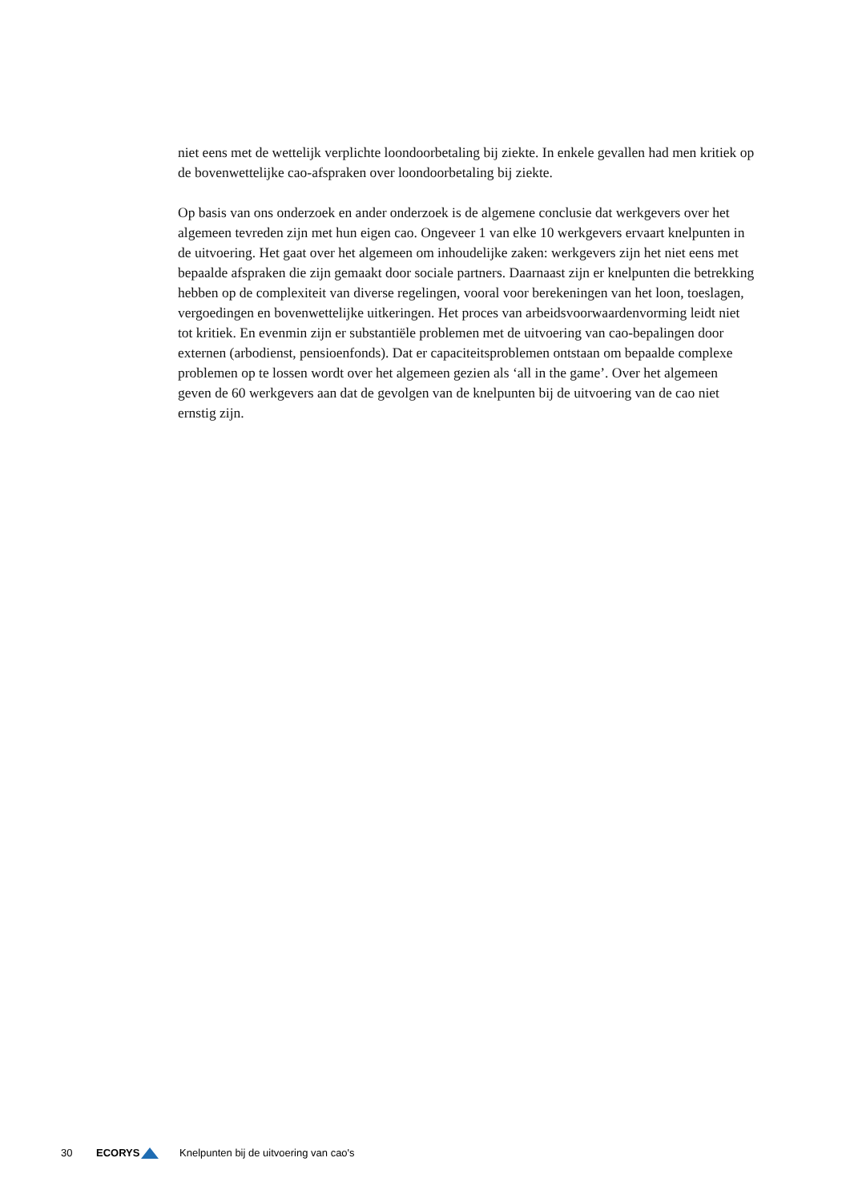niet eens met de wettelijk verplichte loondoorbetaling bij ziekte. In enkele gevallen had men kritiek op de bovenwettelijke cao-afspraken over loondoorbetaling bij ziekte.
Op basis van ons onderzoek en ander onderzoek is de algemene conclusie dat werkgevers over het algemeen tevreden zijn met hun eigen cao. Ongeveer 1 van elke 10 werkgevers ervaart knelpunten in de uitvoering. Het gaat over het algemeen om inhoudelijke zaken: werkgevers zijn het niet eens met bepaalde afspraken die zijn gemaakt door sociale partners. Daarnaast zijn er knelpunten die betrekking hebben op de complexiteit van diverse regelingen, vooral voor berekeningen van het loon, toeslagen, vergoedingen en bovenwettelijke uitkeringen. Het proces van arbeidsvoorwaardenvorming leidt niet tot kritiek. En evenmin zijn er substantiële problemen met de uitvoering van cao-bepalingen door externen (arbodienst, pensioenfonds). Dat er capaciteitsproblemen ontstaan om bepaalde complexe problemen op te lossen wordt over het algemeen gezien als ‘all in the game’. Over het algemeen geven de 60 werkgevers aan dat de gevolgen van de knelpunten bij de uitvoering van de cao niet ernstig zijn.
30 ECORYS Knelpunten bij de uitvoering van cao's